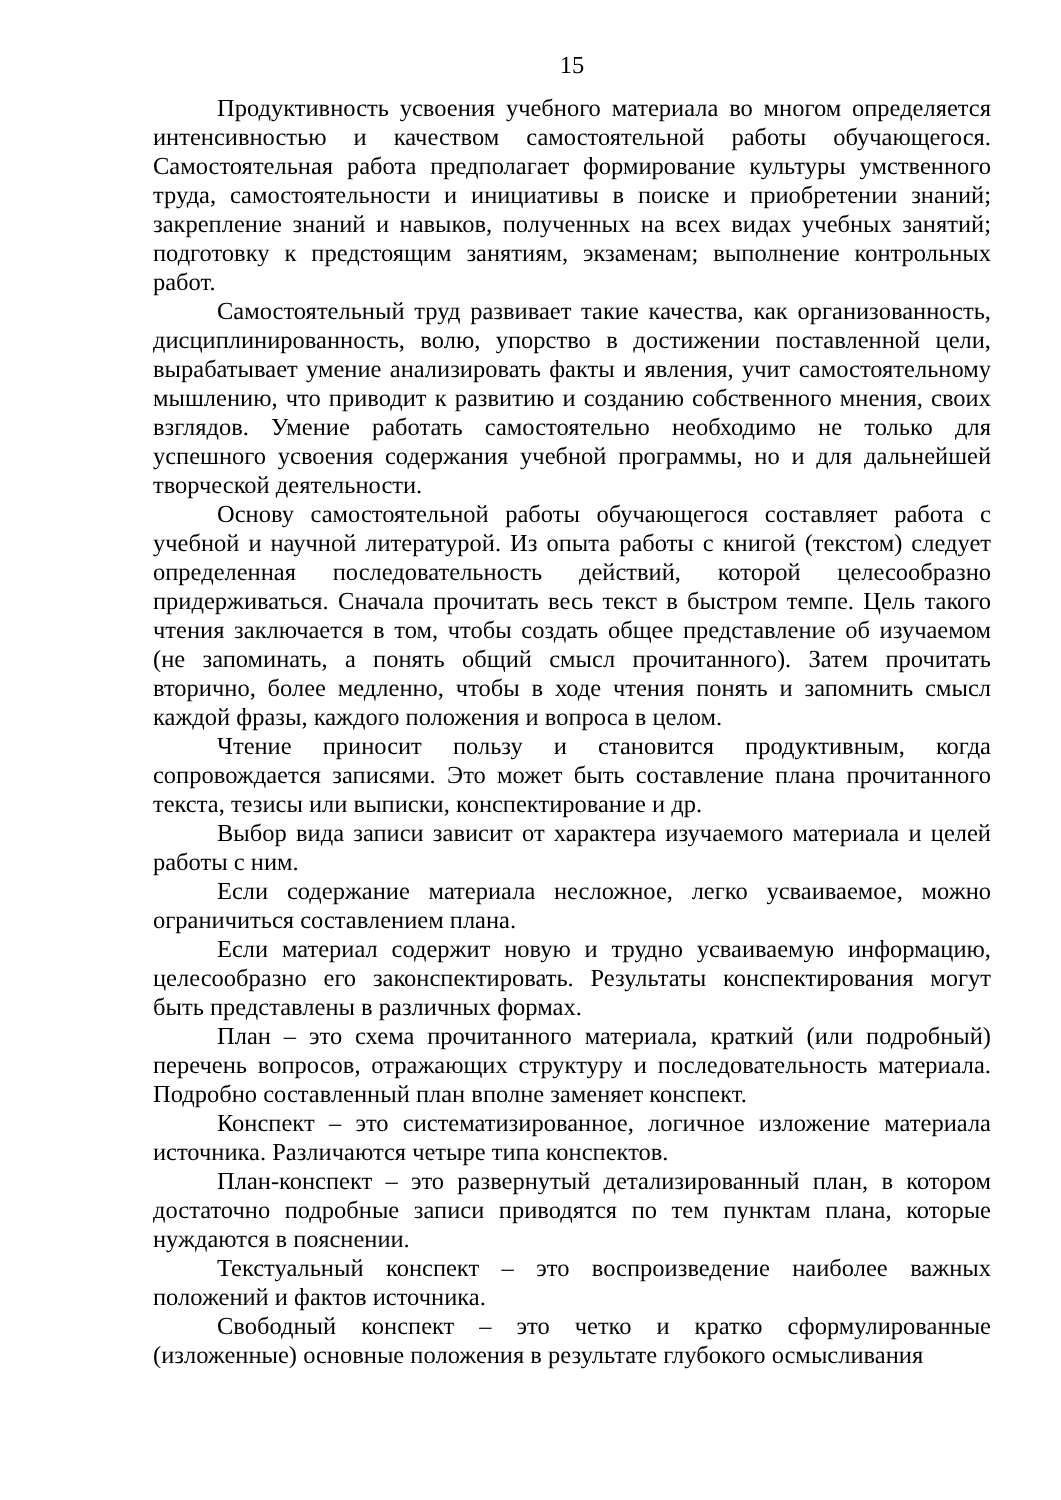15
Продуктивность усвоения учебного материала во многом определяется интенсивностью и качеством самостоятельной работы обучающегося. Самостоятельная работа предполагает формирование культуры умственного труда, самостоятельности и инициативы в поиске и приобретении знаний; закрепление знаний и навыков, полученных на всех видах учебных занятий; подготовку к предстоящим занятиям, экзаменам; выполнение контрольных работ.
Самостоятельный труд развивает такие качества, как организованность, дисциплинированность, волю, упорство в достижении поставленной цели, вырабатывает умение анализировать факты и явления, учит самостоятельному мышлению, что приводит к развитию и созданию собственного мнения, своих взглядов. Умение работать самостоятельно необходимо не только для успешного усвоения содержания учебной программы, но и для дальнейшей творческой деятельности.
Основу самостоятельной работы обучающегося составляет работа с учебной и научной литературой. Из опыта работы с книгой (текстом) следует определенная последовательность действий, которой целесообразно придерживаться. Сначала прочитать весь текст в быстром темпе. Цель такого чтения заключается в том, чтобы создать общее представление об изучаемом (не запоминать, а понять общий смысл прочитанного). Затем прочитать вторично, более медленно, чтобы в ходе чтения понять и запомнить смысл каждой фразы, каждого положения и вопроса в целом.
Чтение приносит пользу и становится продуктивным, когда сопровождается записями. Это может быть составление плана прочитанного текста, тезисы или выписки, конспектирование и др.
Выбор вида записи зависит от характера изучаемого материала и целей работы с ним.
Если содержание материала несложное, легко усваиваемое, можно ограничиться составлением плана.
Если материал содержит новую и трудно усваиваемую информацию, целесообразно его законспектировать. Результаты конспектирования могут быть представлены в различных формах.
План – это схема прочитанного материала, краткий (или подробный) перечень вопросов, отражающих структуру и последовательность материала. Подробно составленный план вполне заменяет конспект.
Конспект – это систематизированное, логичное изложение материала источника. Различаются четыре типа конспектов.
План-конспект – это развернутый детализированный план, в котором достаточно подробные записи приводятся по тем пунктам плана, которые нуждаются в пояснении.
Текстуальный конспект – это воспроизведение наиболее важных положений и фактов источника.
Свободный конспект – это четко и кратко сформулированные (изложенные) основные положения в результате глубокого осмысливания